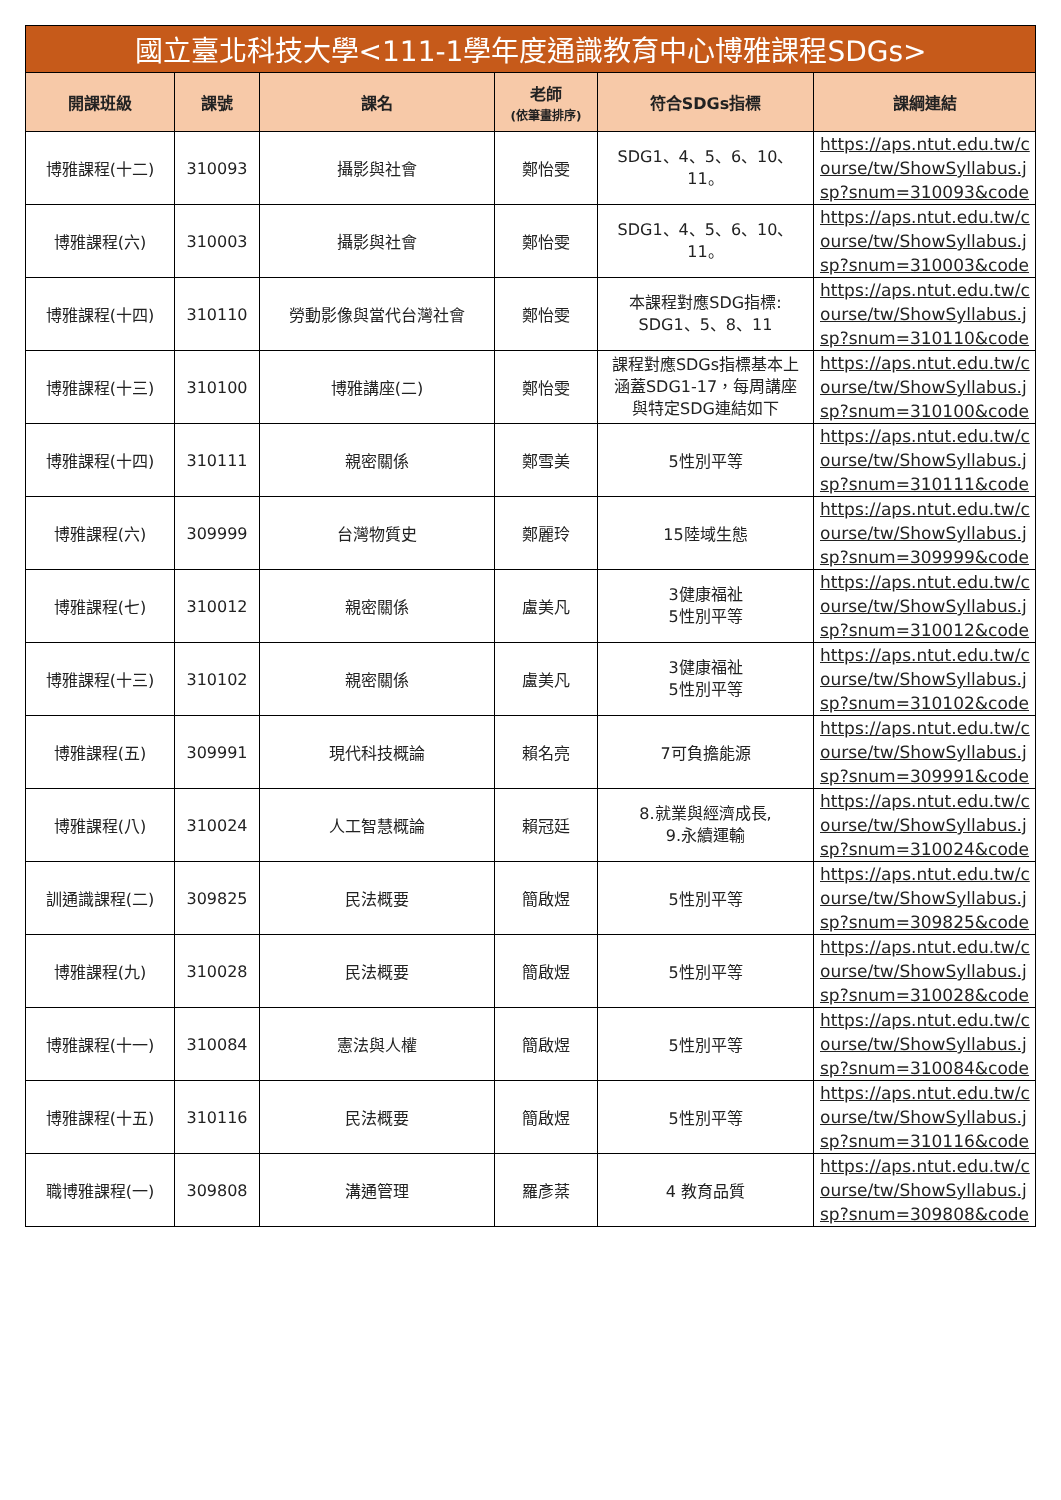| 國立臺北科技大學<111-1學年度通識教育中心博雅課程SDGs> | | | | | |
| --- | --- | --- | --- | --- | --- |
| 開課班級 | 課號 | 課名 | 老師 (依筆畫排序) | 符合SDGs指標 | 課綱連結 |
| 博雅課程(十二) | 310093 | 攝影與社會 | 鄭怡雯 | SDG1、4、5、6、10、 11。 | https://aps.ntut.edu.tw/c ourse/tw/ShowSyllabus.j sp?snum=310093&code |
| 博雅課程(六) | 310003 | 攝影與社會 | 鄭怡雯 | SDG1、4、5、6、10、 11。 | https://aps.ntut.edu.tw/c ourse/tw/ShowSyllabus.j sp?snum=310003&code |
| 博雅課程(十四) | 310110 | 勞動影像與當代台灣社會 | 鄭怡雯 | 本課程對應SDG指標: SDG1、5、8、11 | https://aps.ntut.edu.tw/c ourse/tw/ShowSyllabus.j sp?snum=310110&code |
| 博雅課程(十三) | 310100 | 博雅講座(二) | 鄭怡雯 | 課程對應SDGs指標基本上 涵蓋SDG1-17，每周講座 與特定SDG連結如下 | https://aps.ntut.edu.tw/c ourse/tw/ShowSyllabus.j sp?snum=310100&code |
| 博雅課程(十四) | 310111 | 親密關係 | 鄭雪美 | 5性別平等 | https://aps.ntut.edu.tw/c ourse/tw/ShowSyllabus.j sp?snum=310111&code |
| 博雅課程(六) | 309999 | 台灣物質史 | 鄭麗玲 | 15陸域生態 | https://aps.ntut.edu.tw/c ourse/tw/ShowSyllabus.j sp?snum=309999&code |
| 博雅課程(七) | 310012 | 親密關係 | 盧美凡 | 3健康福祉 5性別平等 | https://aps.ntut.edu.tw/c ourse/tw/ShowSyllabus.j sp?snum=310012&code |
| 博雅課程(十三) | 310102 | 親密關係 | 盧美凡 | 3健康福祉 5性別平等 | https://aps.ntut.edu.tw/c ourse/tw/ShowSyllabus.j sp?snum=310102&code |
| 博雅課程(五) | 309991 | 現代科技概論 | 賴名亮 | 7可負擔能源 | https://aps.ntut.edu.tw/c ourse/tw/ShowSyllabus.j sp?snum=309991&code |
| 博雅課程(八) | 310024 | 人工智慧概論 | 賴冠廷 | 8.就業與經濟成長, 9.永續運輸 | https://aps.ntut.edu.tw/c ourse/tw/ShowSyllabus.j sp?snum=310024&code |
| 訓通識課程(二) | 309825 | 民法概要 | 簡啟煜 | 5性別平等 | https://aps.ntut.edu.tw/c ourse/tw/ShowSyllabus.j sp?snum=309825&code |
| 博雅課程(九) | 310028 | 民法概要 | 簡啟煜 | 5性別平等 | https://aps.ntut.edu.tw/c ourse/tw/ShowSyllabus.j sp?snum=310028&code |
| 博雅課程(十一) | 310084 | 憲法與人權 | 簡啟煜 | 5性別平等 | https://aps.ntut.edu.tw/c ourse/tw/ShowSyllabus.j sp?snum=310084&code |
| 博雅課程(十五) | 310116 | 民法概要 | 簡啟煜 | 5性別平等 | https://aps.ntut.edu.tw/c ourse/tw/ShowSyllabus.j sp?snum=310116&code |
| 職博雅課程(一) | 309808 | 溝通管理 | 羅彥棻 | 4 教育品質 | https://aps.ntut.edu.tw/c ourse/tw/ShowSyllabus.j sp?snum=309808&code |